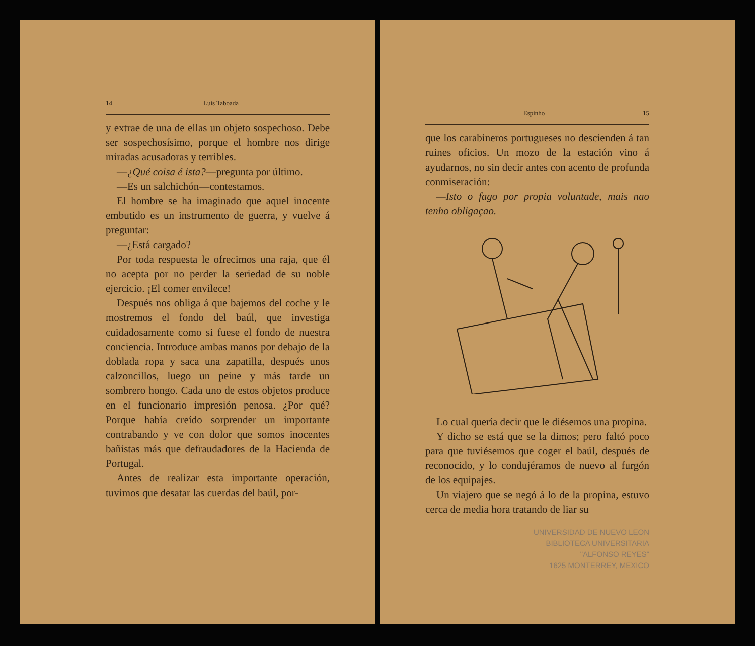14 Luis Taboada
y extrae de una de ellas un objeto sospechoso. Debe ser sospechosísimo, porque el hombre nos dirige miradas acusadoras y terribles.
—¿Qué coisa é ista?—pregunta por último.
—Es un salchichón—contestamos.
El hombre se ha imaginado que aquel inocente embutido es un instrumento de guerra, y vuelve á preguntar:
—¿Está cargado?
Por toda respuesta le ofrecimos una raja, que él no acepta por no perder la seriedad de su noble ejercicio. ¡El comer envilece!
Después nos obliga á que bajemos del coche y le mostremos el fondo del baúl, que investiga cuidadosamente como si fuese el fondo de nuestra conciencia. Introduce ambas manos por debajo de la doblada ropa y saca una zapatilla, después unos calzoncillos, luego un peine y más tarde un sombrero hongo. Cada uno de estos objetos produce en el funcionario impresión penosa. ¿Por qué? Porque había creído sorprender un importante contrabando y ve con dolor que somos inocentes bañistas más que defraudadores de la Hacienda de Portugal.
Antes de realizar esta importante operación, tuvimos que desatar las cuerdas del baúl, por-
Espinho 15
que los carabineros portugueses no descienden á tan ruines oficios. Un mozo de la estación vino á ayudarnos, no sin decir antes con acento de profunda conmiseración:
—Isto o fago por propia voluntade, mais nao tenho obligaçao.
Lo cual quería decir que le diésemos una propina.
Y dicho se está que se la dimos; pero faltó poco para que tuviésemos que coger el baúl, después de reconocido, y lo condujéramos de nuevo al furgón de los equipajes.
Un viajero que se negó á lo de la propina, estuvo cerca de media hora tratando de liar su
UNIVERSIDAD DE NUEVO LEON
BIBLIOTECA UNIVERSITARIA
"ALFONSO REYES"
1625 MONTERREY, MEXICO